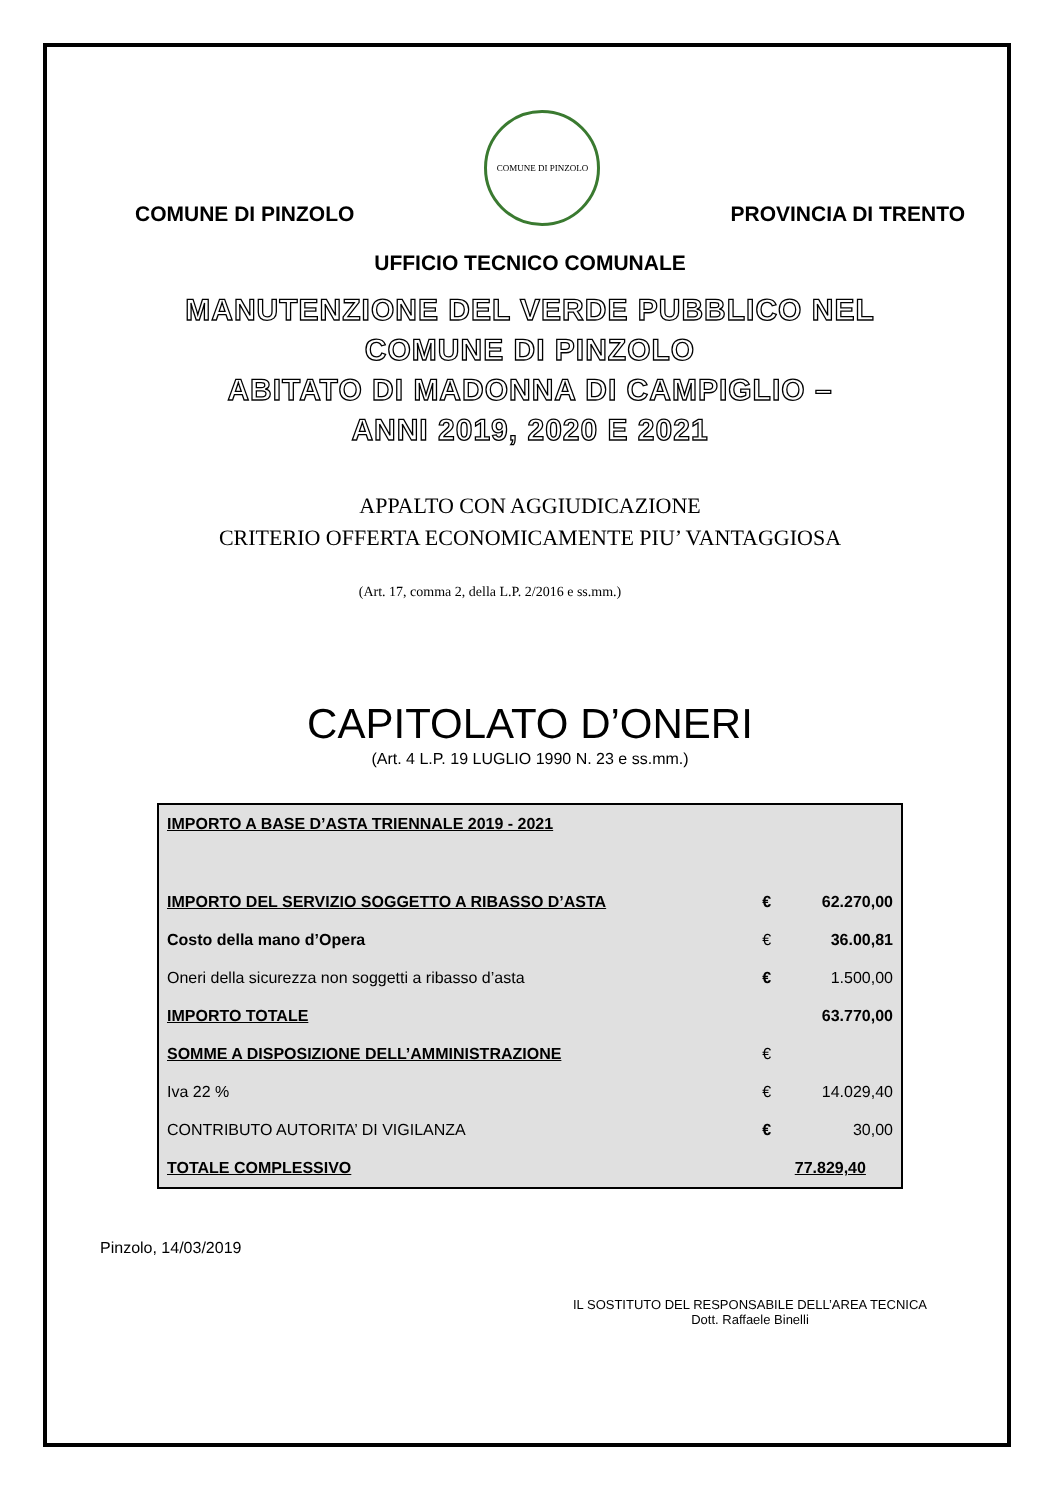COMUNE DI PINZOLO
COMUNE DI PINZOLO
PROVINCIA DI TRENTO
UFFICIO TECNICO COMUNALE
MANUTENZIONE DEL VERDE PUBBLICO NEL
COMUNE DI PINZOLO
ABITATO DI MADONNA DI CAMPIGLIO –
ANNI 2019, 2020 E 2021
APPALTO CON AGGIUDICAZIONE
CRITERIO OFFERTA ECONOMICAMENTE PIU’ VANTAGGIOSA
(Art. 17, comma 2, della L.P. 2/2016 e ss.mm.)
CAPITOLATO D’ONERI
(Art. 4 L.P. 19 LUGLIO 1990 N. 23 e ss.mm.)
| IMPORTO A BASE D’ASTA TRIENNALE 2019 - 2021 | | |
| IMPORTO DEL SERVIZIO SOGGETTO A RIBASSO D’ASTA | € | 62.270,00 |
| Costo della mano d’Opera | € | 36.00,81 |
| Oneri della sicurezza non soggetti a ribasso d’asta | € | 1.500,00 |
| IMPORTO TOTALE | | 63.770,00 |
| SOMME A DISPOSIZIONE DELL’AMMINISTRAZIONE | € | |
| Iva 22 % | € | 14.029,40 |
| CONTRIBUTO AUTORITA’ DI VIGILANZA | € | 30,00 |
| TOTALE COMPLESSIVO | | 77.829,40 |
Pinzolo, 14/03/2019
IL SOSTITUTO DEL RESPONSABILE DELL’AREA TECNICA
Dott. Raffaele Binelli